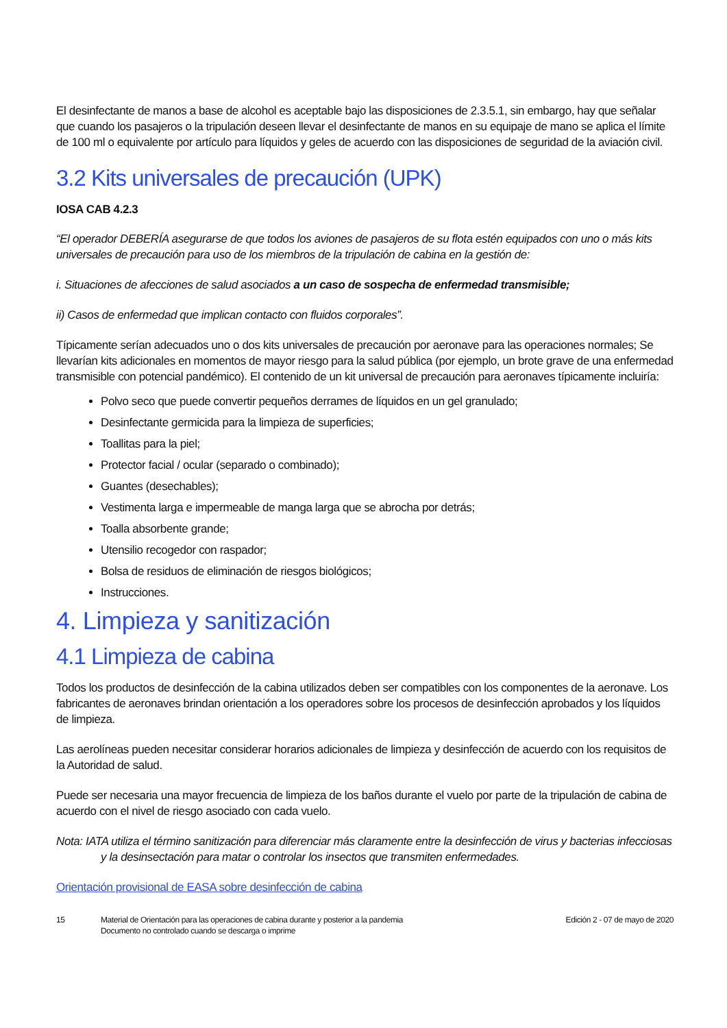El desinfectante de manos a base de alcohol es aceptable bajo las disposiciones de 2.3.5.1, sin embargo, hay que señalar que cuando los pasajeros o la tripulación deseen llevar el desinfectante de manos en su equipaje de mano se aplica el límite de 100 ml o equivalente por artículo para líquidos y geles de acuerdo con las disposiciones de seguridad de la aviación civil.
3.2 Kits universales de precaución (UPK)
IOSA CAB 4.2.3
“El operador DEBERÍA asegurarse de que todos los aviones de pasajeros de su flota estén equipados con uno o más kits universales de precaución para uso de los miembros de la tripulación de cabina en la gestión de:
i. Situaciones de afecciones de salud asociados a un caso de sospecha de enfermedad transmisible;
ii) Casos de enfermedad que implican contacto con fluidos corporales”.
Típicamente serían adecuados uno o dos kits universales de precaución por aeronave para las operaciones normales; Se llevarían kits adicionales en momentos de mayor riesgo para la salud pública (por ejemplo, un brote grave de una enfermedad transmisible con potencial pandémico). El contenido de un kit universal de precaución para aeronaves típicamente incluiría:
Polvo seco que puede convertir pequeños derrames de líquidos en un gel granulado;
Desinfectante germicida para la limpieza de superficies;
Toallitas para la piel;
Protector facial / ocular (separado o combinado);
Guantes (desechables);
Vestimenta larga e impermeable de manga larga que se abrocha por detrás;
Toalla absorbente grande;
Utensilio recogedor con raspador;
Bolsa de residuos de eliminación de riesgos biológicos;
Instrucciones.
4. Limpieza y sanitización
4.1 Limpieza de cabina
Todos los productos de desinfección de la cabina utilizados deben ser compatibles con los componentes de la aeronave. Los fabricantes de aeronaves brindan orientación a los operadores sobre los procesos de desinfección aprobados y los líquidos de limpieza.
Las aerolíneas pueden necesitar considerar horarios adicionales de limpieza y desinfección de acuerdo con los requisitos de la Autoridad de salud.
Puede ser necesaria una mayor frecuencia de limpieza de los baños durante el vuelo por parte de la tripulación de cabina de acuerdo con el nivel de riesgo asociado con cada vuelo.
Nota: IATA utiliza el término sanitización para diferenciar más claramente entre la desinfección de virus y bacterias infecciosas y la desinsectación para matar o controlar los insectos que transmiten enfermedades.
Orientación provisional de EASA sobre desinfección de cabina
15 Material de Orientación para las operaciones de cabina durante y posterior a la pandemia
Documento no controlado cuando se descarga o imprime
Edición 2 - 07 de mayo de 2020